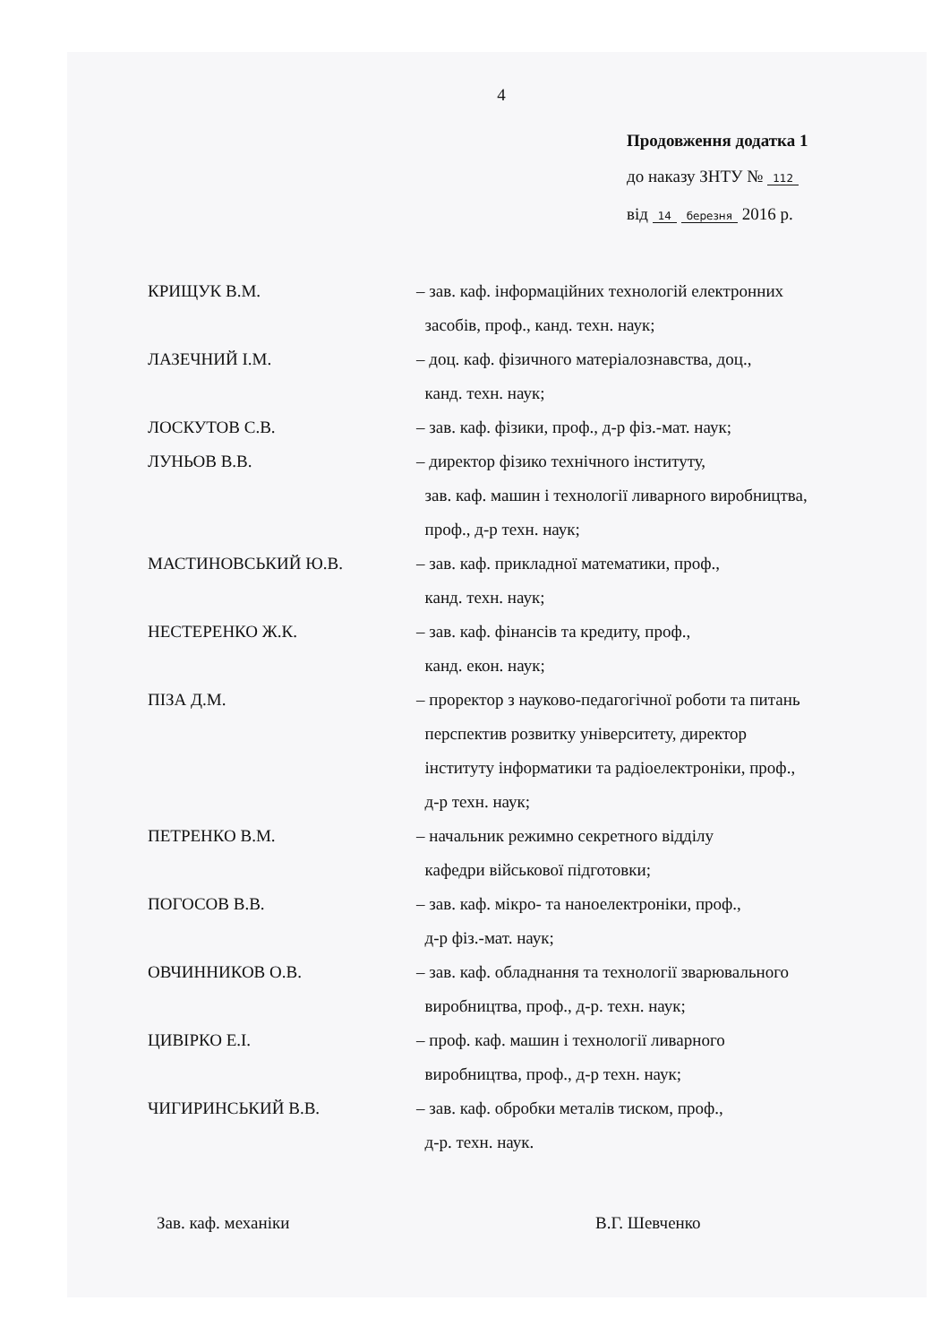4
Продовження додатка 1
до наказу ЗНТУ № 112
від 14 березня 2016 р.
КРИЩУК В.М. – зав. каф. інформаційних технологій електронних
засобів, проф., канд. техн. наук;
ЛАЗЕЧНИЙ І.М. – доц. каф. фізичного матеріалознавства, доц.,
канд. техн. наук;
ЛОСКУТОВ С.В. – зав. каф. фізики, проф., д-р фіз.-мат. наук;
ЛУНЬОВ В.В. – директор фізико технічного інституту,
зав. каф. машин і технології ливарного виробництва,
проф., д-р техн. наук;
МАСТИНОВСЬКИЙ Ю.В. – зав. каф. прикладної математики, проф.,
канд. техн. наук;
НЕСТЕРЕНКО Ж.К. – зав. каф. фінансів та кредиту, проф.,
канд. екон. наук;
ПІЗА Д.М. – проректор з науково-педагогічної роботи та питань
перспектив розвитку університету, директор
інституту інформатики та радіоелектроніки, проф.,
д-р техн. наук;
ПЕТРЕНКО В.М. – начальник режимно секретного відділу
кафедри військової підготовки;
ПОГОСОВ В.В. – зав. каф. мікро- та наноелектроніки, проф.,
д-р фіз.-мат. наук;
ОВЧИННИКОВ О.В. – зав. каф. обладнання та технології зварювального
виробництва, проф., д-р. техн. наук;
ЦИВІРКО Е.І. – проф. каф. машин і технології ливарного
виробництва, проф., д-р техн. наук;
ЧИГИРИНСЬКИЙ В.В. – зав. каф. обробки металів тиском, проф.,
д-р. техн. наук.
Зав. каф. механіки В.Г. Шевченко